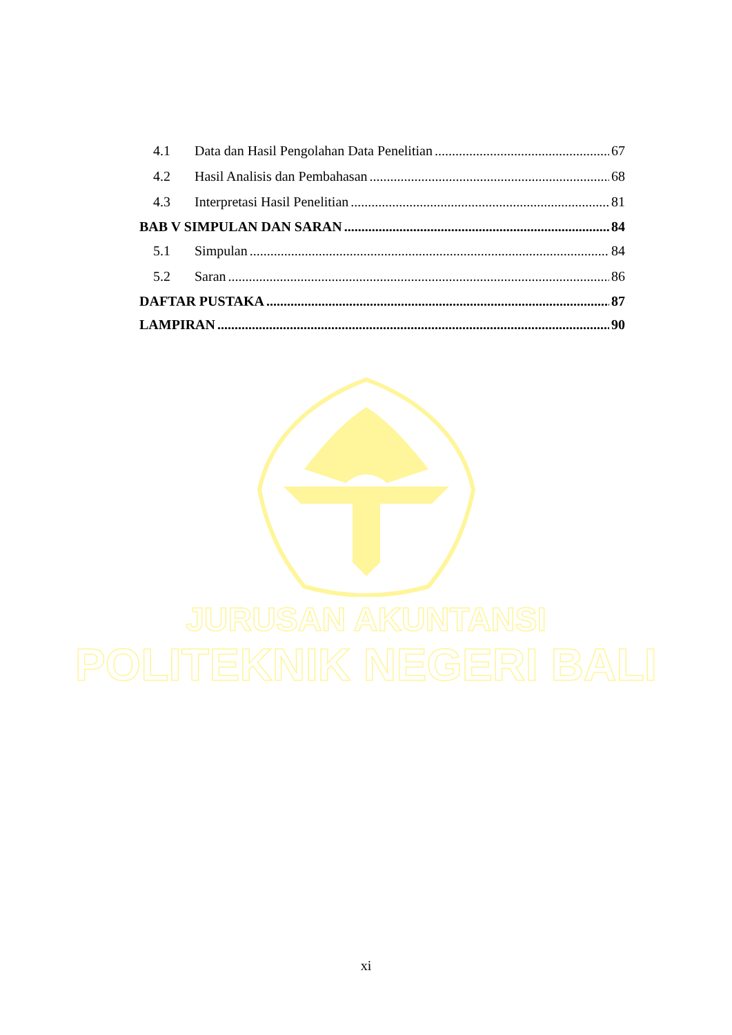4.1 Data dan Hasil Pengolahan Data Penelitian 67
4.2 Hasil Analisis dan Pembahasan 68
4.3 Interpretasi Hasil Penelitian 81
BAB V SIMPULAN DAN SARAN 84
5.1 Simpulan 84
5.2 Saran 86
DAFTAR PUSTAKA 87
LAMPIRAN 90
JURUSAN AKUNTANSI
POLITEKNIK NEGERI BALI
xi